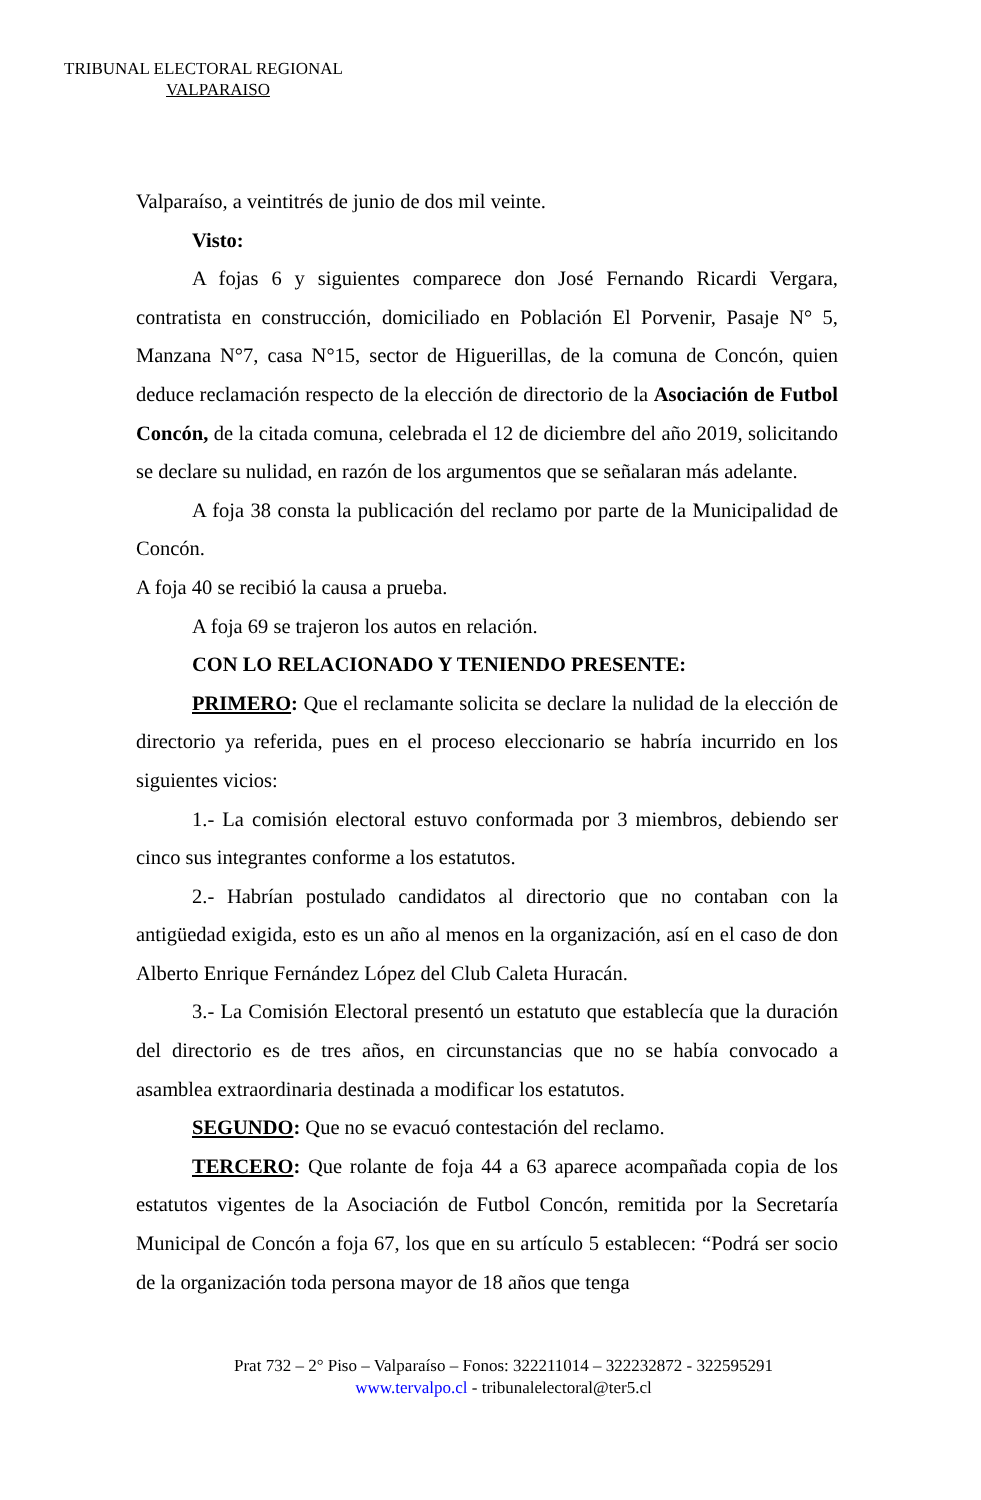TRIBUNAL ELECTORAL REGIONAL
VALPARAISO
Valparaíso, a veintitrés de junio de dos mil veinte.
Visto:
A fojas 6 y siguientes comparece don José Fernando Ricardi Vergara, contratista en construcción, domiciliado en Población El Porvenir, Pasaje N° 5, Manzana N°7, casa N°15, sector de Higuerillas, de la comuna de Concón, quien deduce reclamación respecto de la elección de directorio de la Asociación de Futbol Concón, de la citada comuna, celebrada el 12 de diciembre del año 2019, solicitando se declare su nulidad, en razón de los argumentos que se señalaran más adelante.
A foja 38 consta la publicación del reclamo por parte de la Municipalidad de Concón.
A foja 40 se recibió la causa a prueba.
A foja 69 se trajeron los autos en relación.
CON LO RELACIONADO Y TENIENDO PRESENTE:
PRIMERO: Que el reclamante solicita se declare la nulidad de la elección de directorio ya referida, pues en el proceso eleccionario se habría incurrido en los siguientes vicios:
1.- La comisión electoral estuvo conformada por 3 miembros, debiendo ser cinco sus integrantes conforme a los estatutos.
2.- Habrían postulado candidatos al directorio que no contaban con la antigüedad exigida, esto es un año al menos en la organización, así en el caso de don Alberto Enrique Fernández López del Club Caleta Huracán.
3.- La Comisión Electoral presentó un estatuto que establecía que la duración del directorio es de tres años, en circunstancias que no se había convocado a asamblea extraordinaria destinada a modificar los estatutos.
SEGUNDO: Que no se evacuó contestación del reclamo.
TERCERO: Que rolante de foja 44 a 63 aparece acompañada copia de los estatutos vigentes de la Asociación de Futbol Concón, remitida por la Secretaría Municipal de Concón a foja 67, los que en su artículo 5 establecen: “Podrá ser socio de la organización toda persona mayor de 18 años que tenga
Prat 732 – 2° Piso – Valparaíso – Fonos: 322211014 – 322232872 - 322595291
www.tervalpo.cl - tribunalelectoral@ter5.cl